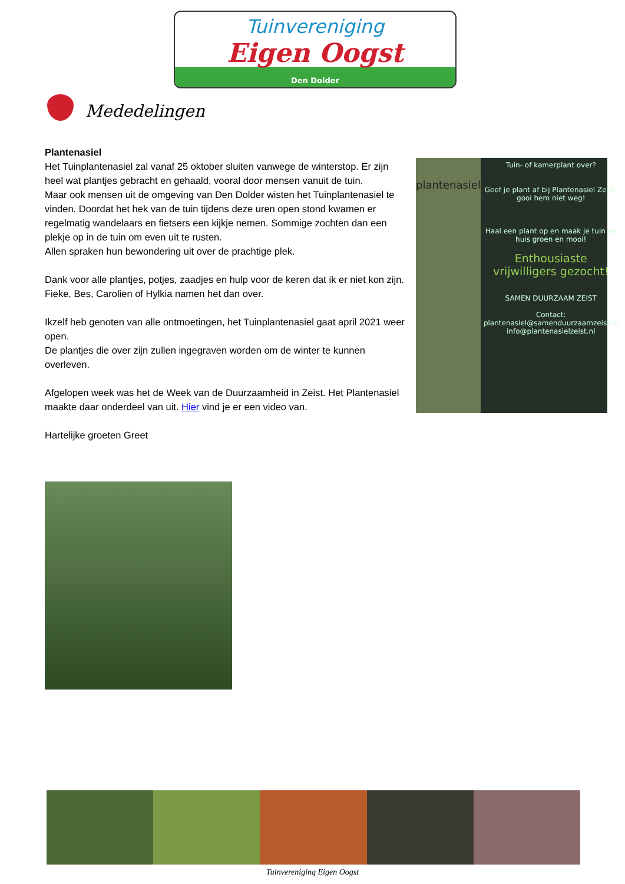Tuinvereniging
Eigen Oogst
Den Dolder
Mededelingen
Plantenasiel
Het Tuinplantenasiel zal vanaf 25 oktober sluiten vanwege de winterstop. Er zijn heel wat plantjes gebracht en gehaald, vooral door mensen vanuit de tuin.
Maar ook mensen uit de omgeving van Den Dolder wisten het Tuinplantenasiel te vinden. Doordat het hek van de tuin tijdens deze uren open stond kwamen er regelmatig wandelaars en fietsers een kijkje nemen. Sommige zochten dan een plekje op in de tuin om even uit te rusten.
Allen spraken hun bewondering uit over de prachtige plek.
Dank voor alle plantjes, potjes, zaadjes en hulp voor de keren dat ik er niet kon zijn.
Fieke, Bes, Carolien of Hylkia namen het dan over.
Ikzelf heb genoten van alle ontmoetingen, het Tuinplantenasiel gaat april 2021 weer open.
De plantjes die over zijn zullen ingegraven worden om de winter te kunnen overleven.
Afgelopen week was het de Week van de Duurzaamheid in Zeist. Het Plantenasiel maakte daar onderdeel van uit. Hier vind je er een video van.
Hartelijke groeten Greet
plantenasiel
Tuin- of kamerplant over?
Geef je plant af bij Plantenasiel Zeist, gooi hem niet weg!
Haal een plant op en maak je tuin en huis groen en mooi!
Enthousiaste vrijwilligers gezocht!
SAMEN DUURZAAM ZEIST
Contact:
plantenasiel@samenduurzaamzeist.nl
info@plantenasielzeist.nl
Tuinvereniging Eigen Oogst